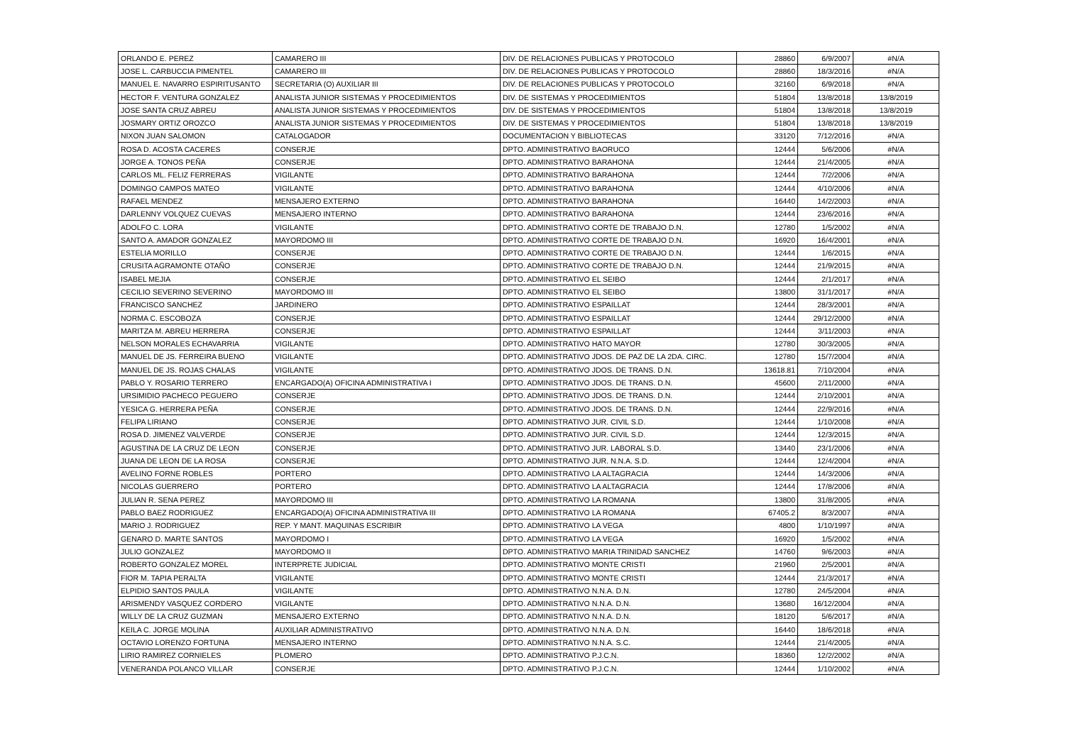| ORLANDO E. PEREZ | CAMARERO III | DIV. DE RELACIONES PUBLICAS Y PROTOCOLO | 28860 | 6/9/2007 | #N/A |
| JOSE L. CARBUCCIA PIMENTEL | CAMARERO III | DIV. DE RELACIONES PUBLICAS Y PROTOCOLO | 28860 | 18/3/2016 | #N/A |
| MANUEL E. NAVARRO ESPIRITUSANTO | SECRETARIA (O) AUXILIAR III | DIV. DE RELACIONES PUBLICAS Y PROTOCOLO | 32160 | 6/9/2018 | #N/A |
| HECTOR F. VENTURA GONZALEZ | ANALISTA JUNIOR SISTEMAS Y PROCEDIMIENTOS | DIV. DE SISTEMAS Y PROCEDIMIENTOS | 51804 | 13/8/2018 | 13/8/2019 |
| JOSE SANTA CRUZ ABREU | ANALISTA JUNIOR SISTEMAS Y PROCEDIMIENTOS | DIV. DE SISTEMAS Y PROCEDIMIENTOS | 51804 | 13/8/2018 | 13/8/2019 |
| JOSMARY ORTIZ OROZCO | ANALISTA JUNIOR SISTEMAS Y PROCEDIMIENTOS | DIV. DE SISTEMAS Y PROCEDIMIENTOS | 51804 | 13/8/2018 | 13/8/2019 |
| NIXON JUAN SALOMON | CATALOGADOR | DOCUMENTACION Y BIBLIOTECAS | 33120 | 7/12/2016 | #N/A |
| ROSA D. ACOSTA CACERES | CONSERJE | DPTO. ADMINISTRATIVO BAORUCO | 12444 | 5/6/2006 | #N/A |
| JORGE A. TONOS PEÑA | CONSERJE | DPTO. ADMINISTRATIVO BARAHONA | 12444 | 21/4/2005 | #N/A |
| CARLOS ML. FELIZ FERRERAS | VIGILANTE | DPTO. ADMINISTRATIVO BARAHONA | 12444 | 7/2/2006 | #N/A |
| DOMINGO CAMPOS MATEO | VIGILANTE | DPTO. ADMINISTRATIVO BARAHONA | 12444 | 4/10/2006 | #N/A |
| RAFAEL MENDEZ | MENSAJERO EXTERNO | DPTO. ADMINISTRATIVO BARAHONA | 16440 | 14/2/2003 | #N/A |
| DARLENNY VOLQUEZ CUEVAS | MENSAJERO INTERNO | DPTO. ADMINISTRATIVO BARAHONA | 12444 | 23/6/2016 | #N/A |
| ADOLFO C. LORA | VIGILANTE | DPTO. ADMINISTRATIVO CORTE DE TRABAJO D.N. | 12780 | 1/5/2002 | #N/A |
| SANTO A. AMADOR GONZALEZ | MAYORDOMO III | DPTO. ADMINISTRATIVO CORTE DE TRABAJO D.N. | 16920 | 16/4/2001 | #N/A |
| ESTELIA MORILLO | CONSERJE | DPTO. ADMINISTRATIVO CORTE DE TRABAJO D.N. | 12444 | 1/6/2015 | #N/A |
| CRUSITA AGRAMONTE OTAÑO | CONSERJE | DPTO. ADMINISTRATIVO CORTE DE TRABAJO D.N. | 12444 | 21/9/2015 | #N/A |
| ISABEL MEJIA | CONSERJE | DPTO. ADMINISTRATIVO EL SEIBO | 12444 | 2/1/2017 | #N/A |
| CECILIO SEVERINO SEVERINO | MAYORDOMO III | DPTO. ADMINISTRATIVO EL SEIBO | 13800 | 31/1/2017 | #N/A |
| FRANCISCO SANCHEZ | JARDINERO | DPTO. ADMINISTRATIVO ESPAILLAT | 12444 | 28/3/2001 | #N/A |
| NORMA C. ESCOBOZA | CONSERJE | DPTO. ADMINISTRATIVO ESPAILLAT | 12444 | 29/12/2000 | #N/A |
| MARITZA M. ABREU HERRERA | CONSERJE | DPTO. ADMINISTRATIVO ESPAILLAT | 12444 | 3/11/2003 | #N/A |
| NELSON MORALES ECHAVARRIA | VIGILANTE | DPTO. ADMINISTRATIVO HATO MAYOR | 12780 | 30/3/2005 | #N/A |
| MANUEL DE JS. FERREIRA BUENO | VIGILANTE | DPTO. ADMINISTRATIVO JDOS. DE PAZ DE LA 2DA. CIRC. | 12780 | 15/7/2004 | #N/A |
| MANUEL DE JS. ROJAS CHALAS | VIGILANTE | DPTO. ADMINISTRATIVO JDOS. DE TRANS. D.N. | 13618.81 | 7/10/2004 | #N/A |
| PABLO Y. ROSARIO TERRERO | ENCARGADO(A) OFICINA ADMINISTRATIVA I | DPTO. ADMINISTRATIVO JDOS. DE TRANS. D.N. | 45600 | 2/11/2000 | #N/A |
| URSIMIDIO PACHECO PEGUERO | CONSERJE | DPTO. ADMINISTRATIVO JDOS. DE TRANS. D.N. | 12444 | 2/10/2001 | #N/A |
| YESICA G. HERRERA PEÑA | CONSERJE | DPTO. ADMINISTRATIVO JDOS. DE TRANS. D.N. | 12444 | 22/9/2016 | #N/A |
| FELIPA LIRIANO | CONSERJE | DPTO. ADMINISTRATIVO JUR. CIVIL S.D. | 12444 | 1/10/2008 | #N/A |
| ROSA D. JIMENEZ VALVERDE | CONSERJE | DPTO. ADMINISTRATIVO JUR. CIVIL S.D. | 12444 | 12/3/2015 | #N/A |
| AGUSTINA DE LA CRUZ DE LEON | CONSERJE | DPTO. ADMINISTRATIVO JUR. LABORAL S.D. | 13440 | 23/1/2006 | #N/A |
| JUANA DE LEON DE LA ROSA | CONSERJE | DPTO. ADMINISTRATIVO JUR. N.N.A. S.D. | 12444 | 12/4/2004 | #N/A |
| AVELINO FORNE ROBLES | PORTERO | DPTO. ADMINISTRATIVO LA ALTAGRACIA | 12444 | 14/3/2006 | #N/A |
| NICOLAS GUERRERO | PORTERO | DPTO. ADMINISTRATIVO LA ALTAGRACIA | 12444 | 17/8/2006 | #N/A |
| JULIAN R. SENA PEREZ | MAYORDOMO III | DPTO. ADMINISTRATIVO LA ROMANA | 13800 | 31/8/2005 | #N/A |
| PABLO BAEZ RODRIGUEZ | ENCARGADO(A) OFICINA ADMINISTRATIVA III | DPTO. ADMINISTRATIVO LA ROMANA | 67405.2 | 8/3/2007 | #N/A |
| MARIO J. RODRIGUEZ | REP. Y MANT. MAQUINAS ESCRIBIR | DPTO. ADMINISTRATIVO LA VEGA | 4800 | 1/10/1997 | #N/A |
| GENARO D. MARTE SANTOS | MAYORDOMO I | DPTO. ADMINISTRATIVO LA VEGA | 16920 | 1/5/2002 | #N/A |
| JULIO GONZALEZ | MAYORDOMO II | DPTO. ADMINISTRATIVO MARIA TRINIDAD SANCHEZ | 14760 | 9/6/2003 | #N/A |
| ROBERTO GONZALEZ MOREL | INTERPRETE JUDICIAL | DPTO. ADMINISTRATIVO MONTE CRISTI | 21960 | 2/5/2001 | #N/A |
| FIOR M. TAPIA PERALTA | VIGILANTE | DPTO. ADMINISTRATIVO MONTE CRISTI | 12444 | 21/3/2017 | #N/A |
| ELPIDIO SANTOS PAULA | VIGILANTE | DPTO. ADMINISTRATIVO N.N.A. D.N. | 12780 | 24/5/2004 | #N/A |
| ARISMENDY VASQUEZ CORDERO | VIGILANTE | DPTO. ADMINISTRATIVO N.N.A. D.N. | 13680 | 16/12/2004 | #N/A |
| WILLY DE LA CRUZ GUZMAN | MENSAJERO EXTERNO | DPTO. ADMINISTRATIVO N.N.A. D.N. | 18120 | 5/6/2017 | #N/A |
| KEILA C. JORGE MOLINA | AUXILIAR ADMINISTRATIVO | DPTO. ADMINISTRATIVO N.N.A. D.N. | 16440 | 18/6/2018 | #N/A |
| OCTAVIO LORENZO FORTUNA | MENSAJERO INTERNO | DPTO. ADMINISTRATIVO N.N.A. S.C. | 12444 | 21/4/2005 | #N/A |
| LIRIO RAMIREZ CORNIELES | PLOMERO | DPTO. ADMINISTRATIVO P.J.C.N. | 18360 | 12/2/2002 | #N/A |
| VENERANDA POLANCO VILLAR | CONSERJE | DPTO. ADMINISTRATIVO P.J.C.N. | 12444 | 1/10/2002 | #N/A |